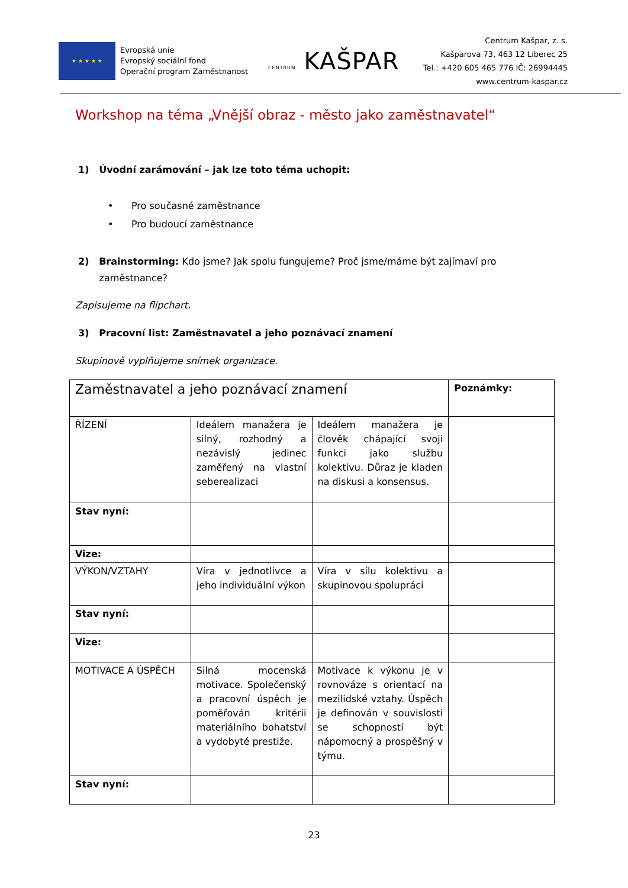★ ★ ★ ★ ★
Evropská unie
Evropský sociální fond
Operační program Zaměstnanost
CENTRUM KAŠPAR
Centrum Kašpar, z. s.
Kašparova 73, 463 12 Liberec 25
Tel.: +420 605 465 776 IČ: 26994445
www.centrum-kaspar.cz
Workshop na téma „Vnější obraz - město jako zaměstnavatel“
1) Úvodní zarámování – jak lze toto téma uchopit:
• Pro současné zaměstnance
• Pro budoucí zaměstnance
2) Brainstorming: Kdo jsme? Jak spolu fungujeme? Proč jsme/máme být zajímaví pro
zaměstnance?
Zapisujeme na flipchart.
3) Pracovní list: Zaměstnavatel a jeho poznávací znamení
Skupinově vyplňujeme snímek organizace.
| Zaměstnavatel a jeho poznávací znamení | | | Poznámky: |
| ŘÍZENÍ | Ideálem manažera je silný, rozhodný a nezávislý jedinec zaměřený na vlastní seberealizaci | Ideálem manažera je člověk chápající svoji funkci jako službu kolektivu. Důraz je kladen na diskusi a konsensus. | |
| Stav nyní: | | | |
| Vize: | | | |
| VÝKON/VZTAHY | Víra v jednotlivce a jeho individuální výkon | Víra v sílu kolektivu a skupinovou spolupráci | |
| Stav nyní: | | | |
| Vize: | | | |
| MOTIVACE A ÚSPĚCH | Silná mocenská motivace. Společenský a pracovní úspěch je poměřován kritérii materiálního bohatství a vydobyté prestiže. | Motivace k výkonu je v rovnováze s orientací na mezilidské vztahy. Úspěch je definován v souvislosti se schopností být nápomocný a prospěšný v týmu. | |
| Stav nyní: | | | |
23